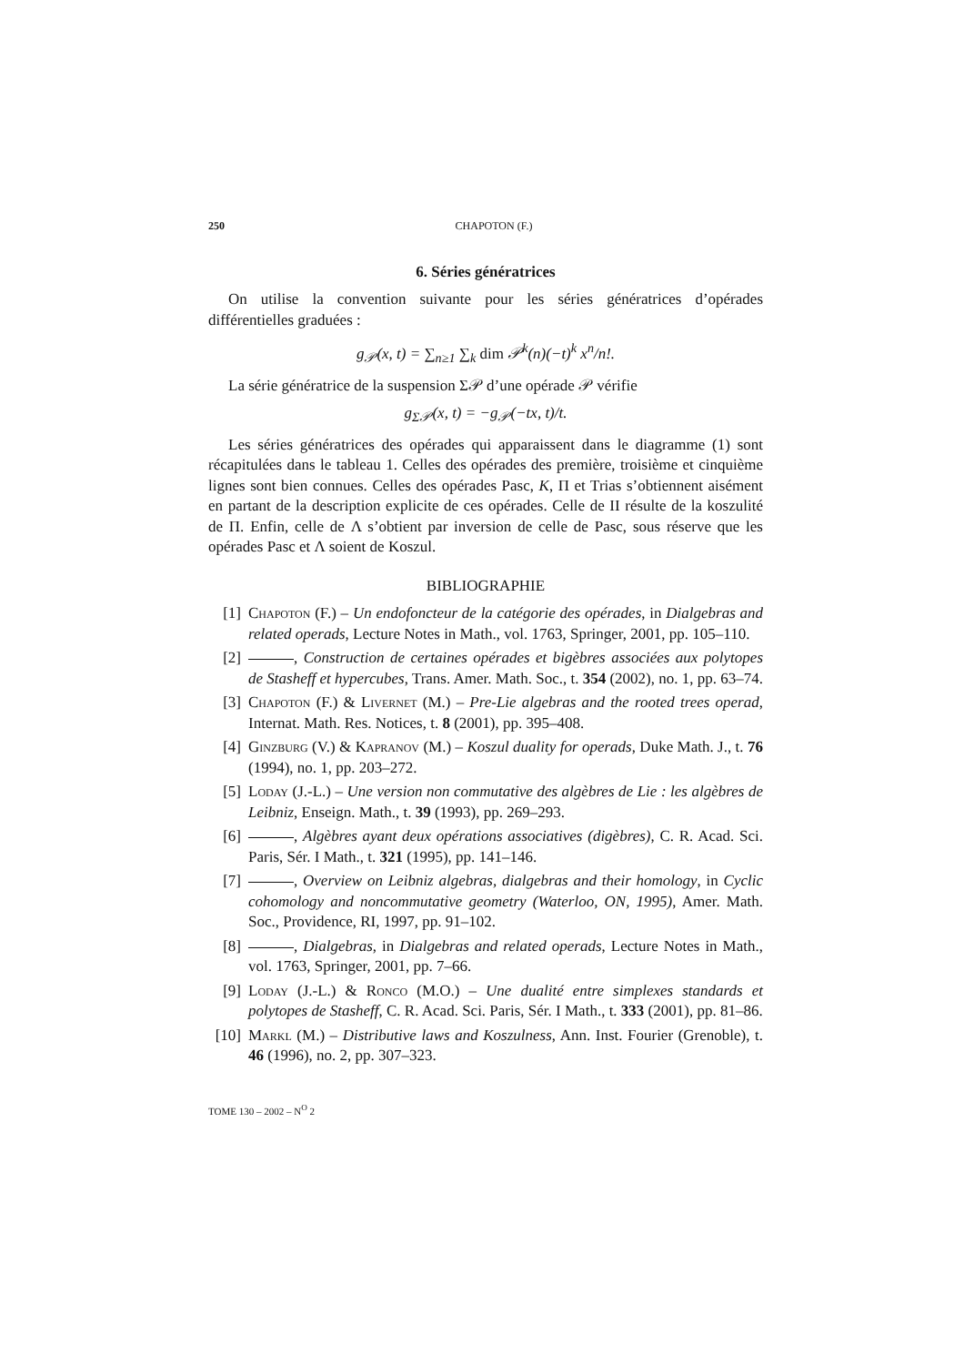250 CHAPOTON (F.)
6. Séries génératrices
On utilise la convention suivante pour les séries génératrices d’opérades différentielles graduées :
g<sub>𝒫</sub>(x, t) = ∑<sub>n≥1</sub> ∑<sub>k</sub> dim 𝒫<sup>k</sup>(n)(−t)<sup>k</sup> x<sup>n</sup>/n!.
La série génératrice de la suspension Σ𝒫 d’une opérade 𝒫 vérifie
g<sub>Σ𝒫</sub>(x, t) = −g<sub>𝒫</sub>(−tx, t)/t.
Les séries génératrices des opérades qui apparaissent dans le diagramme (1) sont récapitulées dans le tableau 1. Celles des opérades des première, troisième et cinquième lignes sont bien connues. Celles des opérades Pasc, K, Π et Trias s’obtiennent aisément en partant de la description explicite de ces opérades. Celle de II résulte de la koszulité de Π. Enfin, celle de Λ s’obtient par inversion de celle de Pasc, sous réserve que les opérades Pasc et Λ soient de Koszul.
BIBLIOGRAPHIE
[1] Chapoton (F.) – Un endofoncteur de la catégorie des opérades, in Dialgebras and related operads, Lecture Notes in Math., vol. 1763, Springer, 2001, pp. 105–110.
[2] , Construction de certaines opérades et bigèbres associées aux polytopes de Stasheff et hypercubes, Trans. Amer. Math. Soc., t. 354 (2002), no. 1, pp. 63–74.
[3] Chapoton (F.) & Livernet (M.) – Pre-Lie algebras and the rooted trees operad, Internat. Math. Res. Notices, t. 8 (2001), pp. 395–408.
[4] Ginzburg (V.) & Kapranov (M.) – Koszul duality for operads, Duke Math. J., t. 76 (1994), no. 1, pp. 203–272.
[5] Loday (J.-L.) – Une version non commutative des algèbres de Lie : les algèbres de Leibniz, Enseign. Math., t. 39 (1993), pp. 269–293.
[6] , Algèbres ayant deux opérations associatives (digèbres), C. R. Acad. Sci. Paris, Sér. I Math., t. 321 (1995), pp. 141–146.
[7] , Overview on Leibniz algebras, dialgebras and their homology, in Cyclic cohomology and noncommutative geometry (Waterloo, ON, 1995), Amer. Math. Soc., Providence, RI, 1997, pp. 91–102.
[8] , Dialgebras, in Dialgebras and related operads, Lecture Notes in Math., vol. 1763, Springer, 2001, pp. 7–66.
[9] Loday (J.-L.) & Ronco (M.O.) – Une dualité entre simplexes standards et polytopes de Stasheff, C. R. Acad. Sci. Paris, Sér. I Math., t. 333 (2001), pp. 81–86.
[10] Markl (M.) – Distributive laws and Koszulness, Ann. Inst. Fourier (Grenoble), t. 46 (1996), no. 2, pp. 307–323.
TOME 130 – 2002 – N<sup>O</sup> 2